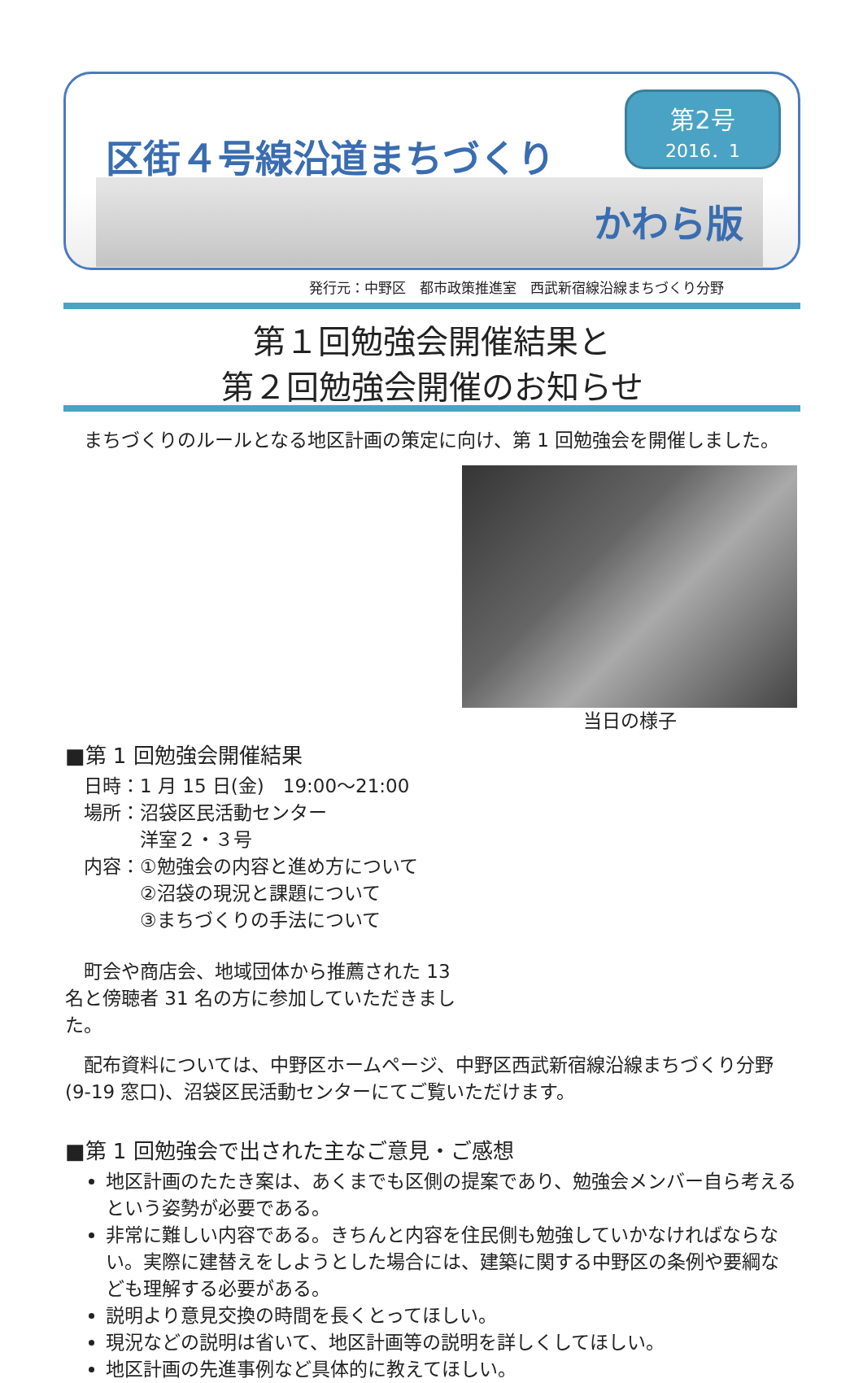区街４号線沿道まちづくり
第2号
2016．1
かわら版
発行元：中野区　都市政策推進室　西武新宿線沿線まちづくり分野
第１回勉強会開催結果と
第２回勉強会開催のお知らせ
　まちづくりのルールとなる地区計画の策定に向け、第 1 回勉強会を開催しました。
当日の様子
■第 1 回勉強会開催結果
　日時：1 月 15 日(金)　19:00～21:00
　場所：沼袋区民活動センター
　　　　洋室２・３号
　内容：①勉強会の内容と進め方について
　　　　②沼袋の現況と課題について
　　　　③まちづくりの手法について
　町会や商店会、地域団体から推薦された 13 名と傍聴者 31 名の方に参加していただきました。
　配布資料については、中野区ホームページ、中野区西武新宿線沿線まちづくり分野(9-19 窓口)、沼袋区民活動センターにてご覧いただけます。
■第 1 回勉強会で出された主なご意見・ご感想
地区計画のたたき案は、あくまでも区側の提案であり、勉強会メンバー自ら考えるという姿勢が必要である。
非常に難しい内容である。きちんと内容を住民側も勉強していかなければならない。実際に建替えをしようとした場合には、建築に関する中野区の条例や要綱なども理解する必要がある。
説明より意見交換の時間を長くとってほしい。
現況などの説明は省いて、地区計画等の説明を詳しくしてほしい。
地区計画の先進事例など具体的に教えてほしい。